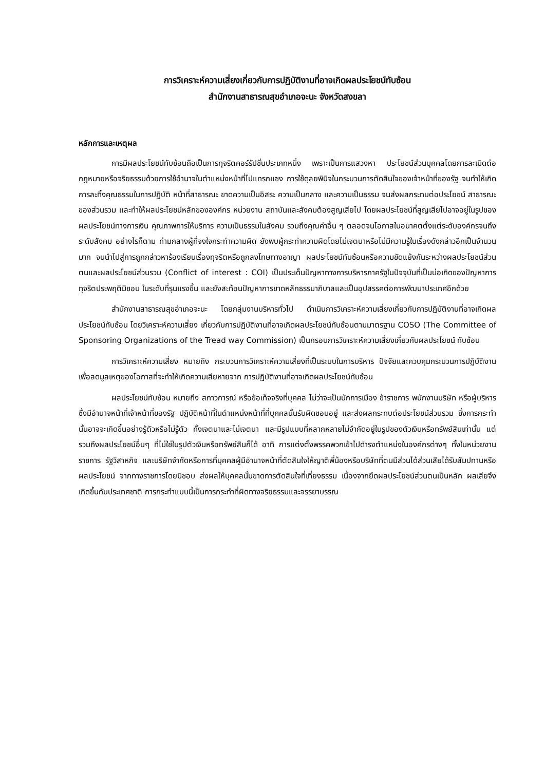การวิเคราะห์ความเสี่ยงเกี่ยวกับการปฏิบัติงานที่อาจเกิดผลประโยชน์ทับซ้อน
สำนักงานสาธารณสุขอำเภอจะนะ จังหวัดสงขลา
หลักการและเหตุผล
การมีผลประโยชน์ทับซ้อนถือเป็นการทุจริตคอร์รัปชั่นประเภทหนึ่ง เพราะเป็นการแสวงหา ประโยชน์ส่วนบุคคลโดยการละเมิดต่อกฎหมายหรือจริยธรรมด้วยการใช้อำนาจในตำแหน่งหน้าที่ไปแทรกแซง การใช้ดุลยพินิจในกระบวนการตัดสินใจของเจ้าหน้าที่ของรัฐ จนทำให้เกิดการละทิ้งคุณธรรมในการปฏิบัติ หน้าที่สาธารณะ ขาดความเป็นอิสระ ความเป็นกลาง และความเป็นธรรม จนส่งผลกระทบต่อประโยชน์ สาธารณะของส่วนรวม และทำให้ผลประโยชน์หลักขององค์กร หน่วยงาน สถาบันและสังคมต้องสูญเสียไป โดยผลประโยชน์ที่สูญเสียไปอาจอยู่ในรูปของผลประโยชน์ทางการเงิน คุณภาพการให้บริการ ความเป็นธรรมในสังคม รวมถึงคุณค่าอื่น ๆ ตลอดจนโอกาสในอนาคตตั้งแต่ระดับองค์กรจนถึงระดับสังคม อย่างไรก็ตาม ท่ามกลางผู้ที่จงใจกระทำความผิด ยังพบผู้กระทำความผิดโดยไม่เจตนาหรือไม่มีความรู้ในเรื่องดังกล่าวอีกเป็นจำนวนมาก จนนำไปสู่การถูกกล่าวหาร้องเรียนเรื่องทุจริตหรือถูกลงโทษทางอาญา ผลประโยชน์ทับซ้อนหรือความขัดแย้งกันระหว่างผลประโยชน์ส่วนตนและผลประโยชน์ส่วนรวม (Conflict of interest : COI) เป็นประเด็นปัญหาทางการบริหารภาครัฐในปัจจุบันที่เป็นบ่อเกิดของปัญหาการทุจริตประพฤติมิชอบ ในระดับที่รุนแรงขึ้น และยังสะท้อนปัญหาการขาดหลักธรรมาภิบาลและเป็นอุปสรรคต่อการพัฒนาประเทศอีกด้วย
สำนักงานสาธารณสุขอำเภอจะนะ โดยกลุ่มงานบริหารทั่วไป ดำเนินการวิเคราะห์ความเสี่ยงเกี่ยวกับการปฏิบัติงานที่อาจเกิดผลประโยชน์ทับซ้อน โดยวิเคราะห์ความเสี่ยง เกี่ยวกับการปฏิบัติงานที่อาจเกิดผลประโยชน์ทับซ้อนตามมาตรฐาน COSO (The Committee of Sponsoring Organizations of the Tread way Commission) เป็นกรอบการวิเคราะห์ความเสี่ยงเกี่ยวกับผลประโยชน์ ทับซ้อน
การวิเคราะห์ความเสี่ยง หมายถึง กระบวนการวิเคราะห์ความเสี่ยงที่เป็นระบบในการบริหาร ปัจจัยและควบคุมกระบวนการปฏิบัติงานเพื่อลดมูลเหตุของโอกาสที่จะทำให้เกิดความเสียหายจาก การปฏิบัติงานที่อาจเกิดผลประโยชน์ทับซ้อน
ผลประโยชน์ทับซ้อน หมายถึง สภาวการณ์ หรือข้อเท็จจริงที่บุคคล ไม่ว่าจะเป็นนักการเมือง ข้าราชการ พนักงานบริษัท หรือผู้บริหารซึ่งมีอำนาจหน้าที่เจ้าหน้าที่ของรัฐ ปฏิบัติหน้าที่ในตำแหน่งหน้าที่ที่บุคคลนั้นรับผิดชอบอยู่ และส่งผลกระทบต่อประโยชน์ส่วนรวม ซึ่งการกระทำนั้นอาจจะเกิดขึ้นอย่างรู้ตัวหรือไม่รู้ตัว ทั้งเจตนาและไม่เจตนา และมีรูปแบบที่หลากหลายไม่จำกัดอยู่ในรูปของตัวเงินหรือทรัพย์สินเท่านั้น แต่รวมถึงผลประโยชน์อื่นๆ ที่ไม่ใช่ในรูปตัวเงินหรือทรัพย์สินก็ได้ อาทิ การแต่งตั้งพรรคพวกเข้าไปดำรงตำแหน่งในองค์กรต่างๆ ทั้งในหน่วยงานราชการ รัฐวิสาหกิจ และบริษัทจำกัดหรือการที่บุคคลผู้มีอำนาจหน้าที่ตัดสินใจให้ญาติพี่น้องหรือบริษัทที่ตนมีส่วนได้ส่วนเสียได้รับสัมปทานหรือผลประโยชน์ จากทางราชการโดยมิชอบ ส่งผลให้บุคคลนั้นขาดการตัดสินใจที่เที่ยงธรรม เนื่องจากยึดผลประโยชน์ส่วนตนเป็นหลัก ผลเสียจึงเกิดขึ้นกับประเทศชาติ การกระทำแบบนี้เป็นการกระทำที่ผิดทางจริยธรรมและจรรยาบรรณ